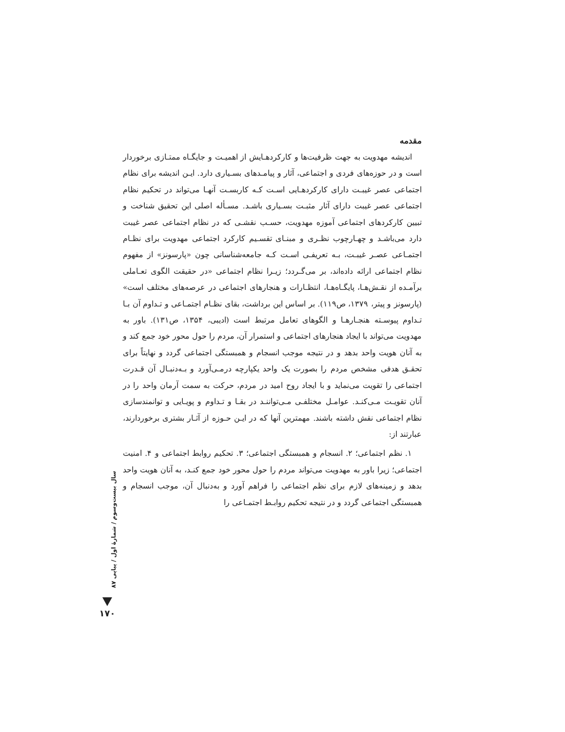مقدمه
اندیشه مهدویت به جهت ظرفیت‌ها و کارکردهـایش از اهمیـت و جایگـاه ممتـازی برخوردار است و در حوزه‌های فردی و اجتماعی، آثار و پیامـدهای بسـیاری دارد. ایـن اندیشه برای نظام اجتماعی عصر غیبـت دارای کارکردهـایی اسـت کـه کاربسـت آنهـا می‌تواند در تحکیم نظام اجتماعی عصر غیبت دارای آثار مثبـت بسـیاری باشـد. مسـأله اصلی این تحقیق شناخت و تبیین کارکردهای اجتماعی آموزه مهدویت، حسـب نقشـی که در نظام اجتماعی عصر غیبت دارد می‌باشـد و چهـارچوب نظـری و مبنـای تقسـیم کارکرد اجتماعی مهدویت برای نظـام اجتمـاعی عصـر غیبـت، بـه تعریفـی اسـت کـه جامعه‌شناسانی چون «پارسونز» از مفهوم نظام اجتماعی ارائه داده‌اند، بر می‌گـردد؛ زیـرا نظام اجتماعی «در حقیقت الگوی تعـاملی برآمـده از نقـش‌هـا، پایگـاه‌هـا، انتظـارات و هنجارهای اجتماعی در عرصه‌های مختلف است» (پارسونز و پیتر، ۱۳۷۹، ص۱۱۹). بر اساس این برداشت، بقای نظـام اجتمـاعی و تـداوم آن بـا تـداوم پیوسـته هنجـارهـا و الگوهای تعامل مرتبط است (ادیبی، ۱۳۵۴، ص۱۳۱). باور به مهدویت می‌تواند با ایجاد هنجارهای اجتماعی و استمرار آن، مردم را حول محور خود جمع کند و به آنان هویت واحد بدهد و در نتیجه موجب انسجام و همبستگی اجتماعی گردد و نهایتاً برای تحقـق هدفی مشخص مردم را بصورت یک واحد یکپارچه درمـی‌آورد و بـه‌دنبـال آن قـدرت اجتماعی را تقویت می‌نماید و با ایجاد روح امید در مردم، حرکت به سمت آرمان واحد را در آنان تقویـت مـی‌کنـد. عوامـل مختلفـی مـی‌تواننـد در بقـا و تـداوم و پویـایی و توانمندسازی نظام اجتماعی نقش داشته باشند. مهمترین آنها که در ایـن حـوزه از آثـار بشتری برخوردارند، عبارتند از:
۱. نظم اجتماعی؛ ۲. انسجام و همبستگی اجتماعی؛ ۳. تحکیم روابط اجتماعی و ۴. امنیت اجتماعی؛ زیرا باور به مهدویت می‌تواند مردم را حول محور خود جمع کنـد، به آنان هویت واحد بدهد و زمینه‌های لازم برای نظم اجتماعی را فراهم آورد و به‌دنبال آن، موجب انسجام و همبستگی اجتماعی گردد و در نتیجه تحکیم روابـط اجتمـاعی را
سال بیست‌وسوم / شمارهٔ اول / پیاپی ۸۷
۱۷۰